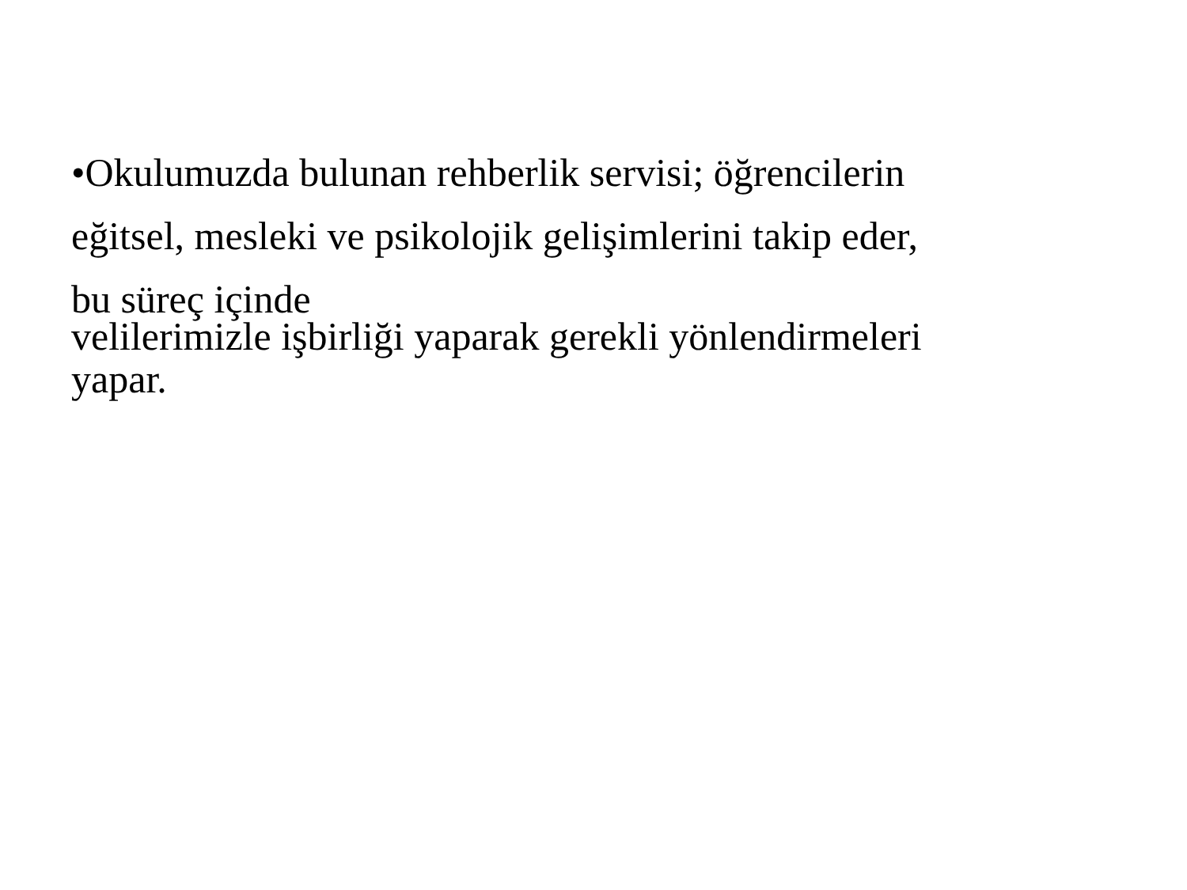•Okulumuzda bulunan rehberlik servisi; öğrencilerin
eğitsel, mesleki ve psikolojik gelişimlerini takip eder,
bu süreç içinde
velilerimizle işbirliği yaparak gerekli yönlendirmeleri
yapar.